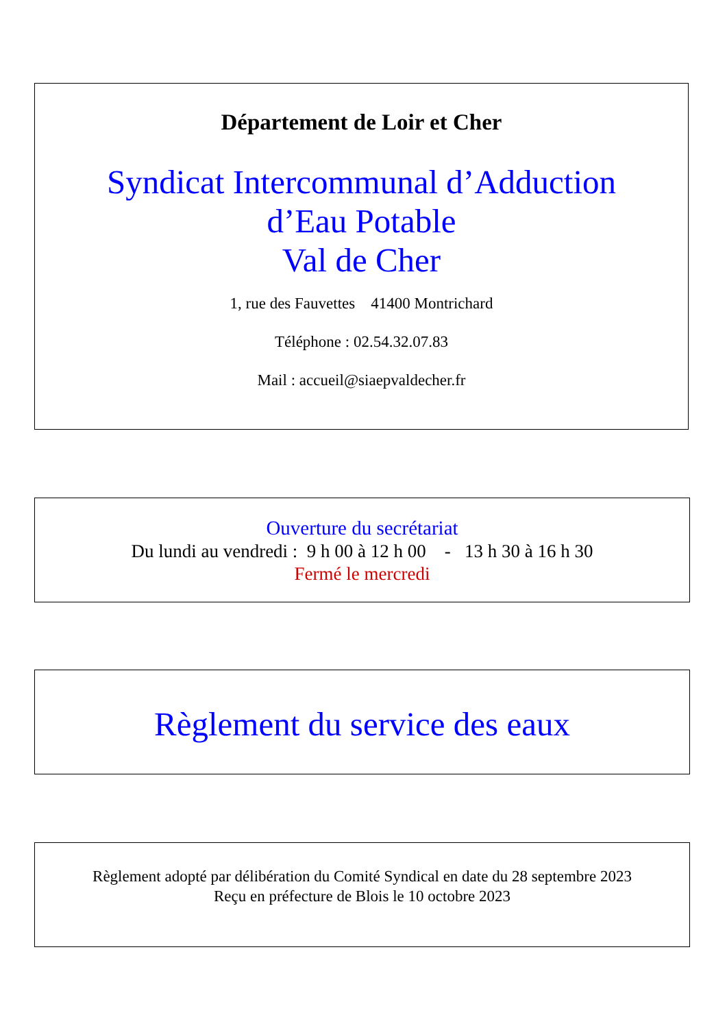Département de Loir et Cher
Syndicat Intercommunal d’Adduction
d’Eau Potable
Val de Cher
1, rue des Fauvettes 41400 Montrichard
Téléphone : 02.54.32.07.83
Mail : accueil@siaepvaldecher.fr
Ouverture du secrétariat
Du lundi au vendredi : 9 h 00 à 12 h 00 - 13 h 30 à 16 h 30
Fermé le mercredi
Règlement du service des eaux
Règlement adopté par délibération du Comité Syndical en date du 28 septembre 2023
Reçu en préfecture de Blois le 10 octobre 2023